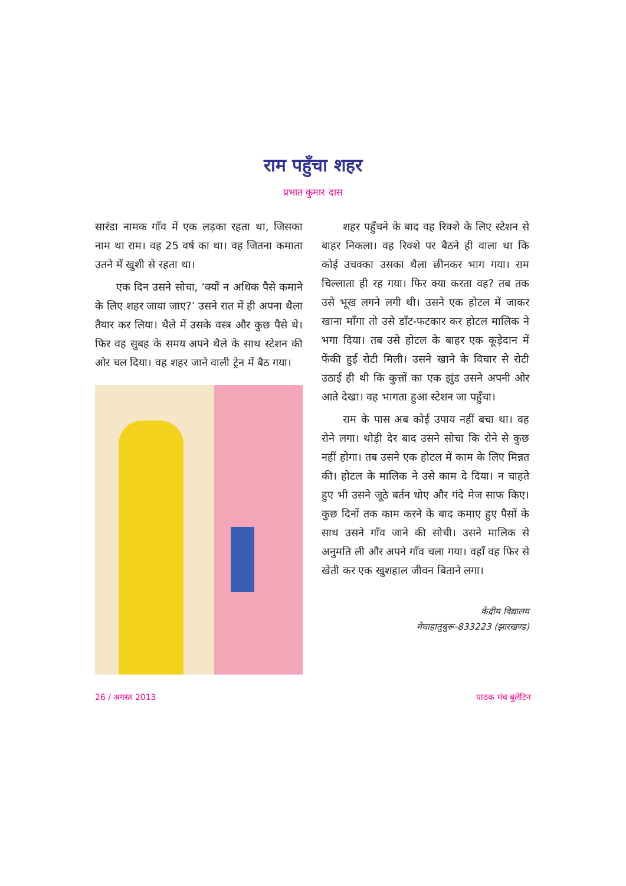राम पहुँचा शहर
प्रभात कुमार दास
सारंडा नामक गाँव में एक लड़का रहता था, जिसका नाम था राम। वह 25 वर्ष का था। वह जितना कमाता उतने में खुशी से रहता था।
एक दिन उसने सोचा, ‘क्यों न अधिक पैसे कमाने के लिए शहर जाया जाए?’ उसने रात में ही अपना थैला तैयार कर लिया। थैले में उसके वस्त्र और कुछ पैसे थे। फिर वह सुबह के समय अपने थैले के साथ स्टेशन की ओर चल दिया। वह शहर जाने वाली ट्रेन में बैठ गया।
शहर पहुँचने के बाद वह रिक्शे के लिए स्टेशन से बाहर निकला। वह रिक्शे पर बैठने ही वाला था कि कोई उचक्का उसका थैला छीनकर भाग गया। राम चिल्लाता ही रह गया। फिर क्या करता वह? तब तक उसे भूख लगने लगी थी। उसने एक होटल में जाकर खाना माँगा तो उसे डाँट-फटकार कर होटल मालिक ने भगा दिया। तब उसे होटल के बाहर एक कूड़ेदान में फेंकी हुई रोटी मिली। उसने खाने के विचार से रोटी उठाई ही थी कि कुत्तों का एक झुंड उसने अपनी ओर आते देखा। वह भागता हुआ स्टेशन जा पहुँचा।
राम के पास अब कोई उपाय नहीं बचा था। वह रोने लगा। थोड़ी देर बाद उसने सोचा कि रोने से कुछ नहीं होगा। तब उसने एक होटल में काम के लिए मिन्नत की। होटल के मालिक ने उसे काम दे दिया। न चाहते हुए भी उसने जूठे बर्तन धोए और गंदे मेज साफ किए। कुछ दिनों तक काम करने के बाद कमाए हुए पैसों के साथ उसने गाँव जाने की सोची। उसने मालिक से अनुमति ली और अपने गाँव चला गया। वहाँ वह फिर से खेती कर एक खुशहाल जीवन बिताने लगा।
केंद्रीय विद्यालय
मेघाहातुबुरू-833223 (झारखण्ड)
26 / अगस्त 2013 पाठक मंच बुलेटिन